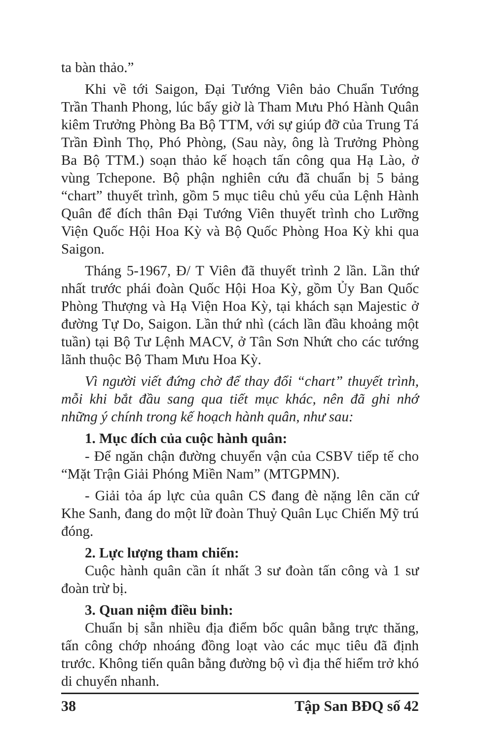ta bàn thảo.”
Khi về tới Saigon, Đại Tướng Viên bảo Chuẩn Tướng Trần Thanh Phong, lúc bấy giờ là Tham Mưu Phó Hành Quân kiêm Trưởng Phòng Ba Bộ TTM, với sự giúp đỡ của Trung Tá Trần Đình Thọ, Phó Phòng, (Sau này, ông là Trưởng Phòng Ba Bộ TTM.) soạn thảo kế hoạch tấn công qua Hạ Lào, ở vùng Tchepone. Bộ phận nghiên cứu đã chuẩn bị 5 bảng “chart” thuyết trình, gồm 5 mục tiêu chủ yếu của Lệnh Hành Quân để đích thân Đại Tướng Viên thuyết trình cho Lưỡng Viện Quốc Hội Hoa Kỳ và Bộ Quốc Phòng Hoa Kỳ khi qua Saigon.
Tháng 5-1967, Đ/ T Viên đã thuyết trình 2 lần. Lần thứ nhất trước phái đoàn Quốc Hội Hoa Kỳ, gồm Ủy Ban Quốc Phòng Thượng và Hạ Viện Hoa Kỳ, tại khách sạn Majestic ở đường Tự Do, Saigon. Lần thứ nhì (cách lần đầu khoảng một tuần) tại Bộ Tư Lệnh MACV, ở Tân Sơn Nhứt cho các tướng lãnh thuộc Bộ Tham Mưu Hoa Kỳ.
Vì người viết đứng chờ để thay đổi “chart” thuyết trình, mỗi khi bắt đầu sang qua tiết mục khác, nên đã ghi nhớ những ý chính trong kế hoạch hành quân, như sau:
1. Mục đích của cuộc hành quân:
- Để ngăn chận đường chuyển vận của CSBV tiếp tế cho “Mặt Trận Giải Phóng Miền Nam” (MTGPMN).
- Giải tỏa áp lực của quân CS đang đè nặng lên căn cứ Khe Sanh, đang do một lữ đoàn Thuỷ Quân Lục Chiến Mỹ trú đóng.
2. Lực lượng tham chiến:
Cuộc hành quân cần ít nhất 3 sư đoàn tấn công và 1 sư đoàn trừ bị.
3. Quan niệm điều binh:
Chuẩn bị sẵn nhiều địa điểm bốc quân bằng trực thăng, tấn công chớp nhoáng đồng loạt vào các mục tiêu đã định trước. Không tiến quân bằng đường bộ vì địa thế hiểm trở khó di chuyển nhanh.
38 Tập San BĐQ số 42